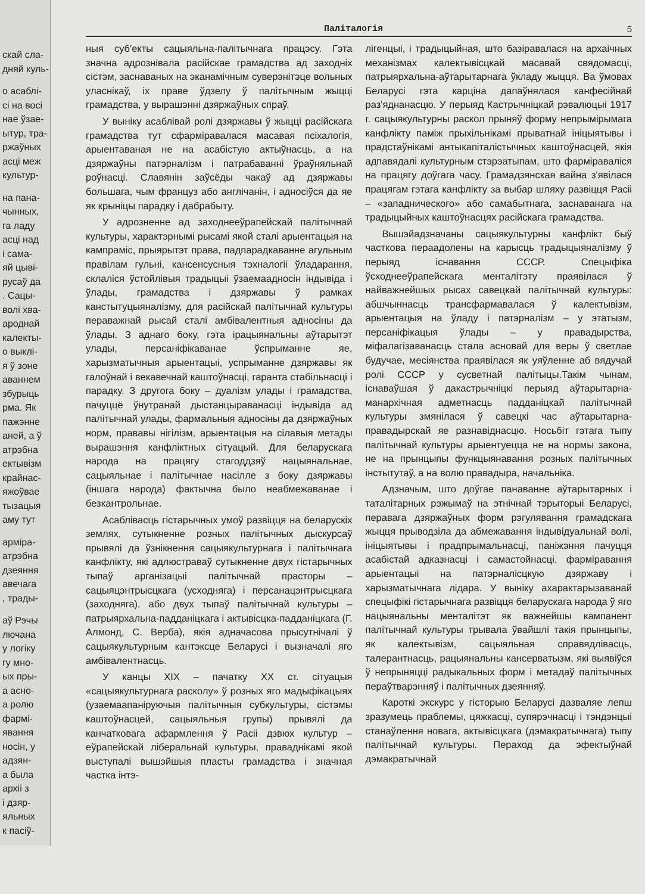скай сла-
дняй куль-
о асаблі-
сі на восі
нае ўзае-
ытур, тра-
ржаўных
асці меж
культур-
на пана-
чынных,
га ладу
асці над
і сама-
яй цыві-
русаў да
. Сацы-
волі хва-
ароднай
калекты-
о выклі-
я ў зоне
аваннем
збурыць
рма. Як
пажэнне
аней, а ў
атрэбна
ектывізм
крайнас-
яжоўвае
тызацыя
аму тут
арміра-
атрэбна
дзеяння
авечага
, трады-
аў Рэчы
лючана
у логіку
гу мно-
ых пры-
а асно-
а ролю
фармі-
явання
носін, у
адзян-
а была
архіі з
і дзяр-
яльных
к пасіў-
Паліталогія 5
ныя суб'екты сацыяльна-палітычнага працэсу. Гэта значна адрознівала расійскае грамадства ад заходніх сістэм, заснаваных на эканамічным суверэнітэце вольных уласнікаў, іх праве ўдзелу ў палітычным жыцці грамадства, у вырашэнні дзяржаўных спраў.
У выніку асаблівай ролі дзяржавы ў жыцці расійскага грамадства тут сфарміравалася масавая псіхалогія, арыентаваная не на асабістую актыўнасць, а на дзяржаўны патэрналізм і патрабаванні ўраўняльнай роўнасці. Славянін заўсёды чакаў ад дзяржавы большага, чым француз або англічанін, і адносіўся да яе як крыніцы парадку і дабрабыту.
У адрозненне ад заходнееўрапейскай палітычнай культуры, характэрнымі рысамі якой сталі арыентацыя на кампраміс, прыярытэт права, падпарадкаванне агульным правілам гульні, кансенсусныя тэхналогіі ўладарання, склаліся ўстойлівыя традыцыі ўзаемаадносін індывіда і ўлады, грамадства і дзяржавы ў рамках канстытуцыяналізму, для расійскай палітычнай культуры пераважнай рысай сталі амбівалентныя адносіны да ўлады. З аднаго боку, гэта ірацыянальны аўтарытэт улады, персаніфікаванае ўспрыманне яе, харызматычныя арыентацыі, успрыманне дзяржавы як галоўнай і векавечнай каштоўнасці, гаранта стабільнасці і парадку. З другога боку – дуалізм улады і грамадства, пачуццё ўнутранай дыстанцыраванасці індывіда ад палітычнай улады, фармальныя адносіны да дзяржаўных норм, прававы нігілізм, арыентацыя на сілавыя метады вырашэння канфліктных сітуацый. Для беларускага народа на працягу стагоддзяў нацыянальнае, сацыяльнае і палітычнае насілле з боку дзяржавы (іншага народа) фактычна было неабмежаванае і безкантрольнае.
Асаблівасць гістарычных умоў развіцця на беларускіх землях, сутыкненне розных палітычных дыскурсаў прывялі да ўзнікнення сацыякультурнага і палітычнага канфлікту, які адлюстраваў сутыкненне двух гістарычных тыпаў арганізацыі палітычнай прасторы – сацыяцэнтрысцкага (усходняга) і персанацэнтрысцкага (заходняга), або двух тыпаў палітычнай культуры – патрыярхальна-падданіцкага і актывісцка-падданіцкага (Г. Алмонд, С. Верба), якія адначасова прысутнічалі ў сацыякультурным кантэксце Беларусі і вызначалі яго амбівалентнасць.
У канцы XIX – пачатку XX ст. сітуацыя «сацыякультурнага расколу» ў розных яго мадыфікацыях (узаемаапаніруючыя палітычныя субкультуры, сістэмы каштоўнасцей, сацыяльныя групы) прывялі да канчатковага афармлення ў Расіі дзвюх культур – еўрапейскай ліберальнай культуры, праваднікамі якой выступалі вышэйшыя пласты грамадства і значная частка інтэ-
лігенцыі, і традыцыйная, што базіравалася на архаічных механізмах калектывісцкай масавай свядомасці, патрыярхальна-аўтарытарнага ўкладу жыцця. Ва ўмовах Беларусі гэта карціна дапаўнялася канфесійнай раз'яднанасцю. У перыяд Кастрычніцкай рэвалюцыі 1917 г. сацыякультурны раскол прыняў форму непрымірымага канфлікту паміж прыхільнікамі прыватнай ініцыятывы і прадстаўнікамі антыкапіталістычных каштоўнасцей, якія адпавядалі культурным стэрэатыпам, што фарміраваліся на працягу доўгага часу. Грамадзянская вайна з'явілася працягам гэтага канфлікту за выбар шляху развіцця Расіі – «западнического» або самабытнага, заснаванага на традыцыйных каштоўнасцях расійскага грамадства.
Вышэйадзначаны сацыякультурны канфлікт быў часткова пераадолены на карысць традыцыяналізму ў перыяд існавання СССР. Спецыфіка ўсходнееўрапейскага менталітэту праявілася ў найважнейшых рысах савецкай палітычнай культуры: абшчыннасць трансфармавалася ў калектывізм, арыентацыя на ўладу і патэрналізм – у этатызм, персаніфікацыя ўлады – у правадырства, міфалагізаванасць стала асновай для веры ў светлае будучае, месіянства праявілася як уяўленне аб вядучай ролі СССР у сусветнай палітыцы.Такім чынам, існаваўшая ў дакастрычніцкі перыяд аўтарытарна-манархічная адметнасць падданіцкай палітычнай культуры змянілася ў савецкі час аўтарытарна-правадырскай яе разнавіднасцю. Носьбіт гэтага тыпу палітычнай культуры арыентуецца не на нормы закона, не на прынцыпы функцыянавання розных палітычных інстытутаў, а на волю правадыра, начальніка.
Адзначым, што доўгае панаванне аўтарытарных і таталітарных рэжымаў на этнічнай тэрыторыі Беларусі, перавага дзяржаўных форм рэгулявання грамадскага жыцця прыводзіла да абмежавання індывідуальнай волі, ініцыятывы і прадпрымальнасці, паніжэння пачуцця асабістай адказнасці і самастойнасці, фарміравання арыентацыі на патэрналісцкую дзяржаву і харызматычнага лідара. У выніку ахарактарызаванай спецыфікі гістарычнага развіцця беларускага народа ў яго нацыянальны менталітэт як важнейшы кампанент палітычнай культуры трывала ўвайшлі такія прынцыпы, як калектывізм, сацыяльная справядлівасць, талерантнасць, рацыянальны кансерватызм, які выявіўся ў непрыняцці радыкальных форм і метадаў палітычных пераўтварэнняў і палітычных дзеянняў.
Кароткі экскурс у гісторыю Беларусі дазваляе лепш зразумець праблемы, цяжкасці, супярэчнасці і тэндэнцыі станаўлення новага, актывісцкага (дэмакратычнага) тыпу палітычнай культуры. Пераход да эфектыўнай дэмакратычнай